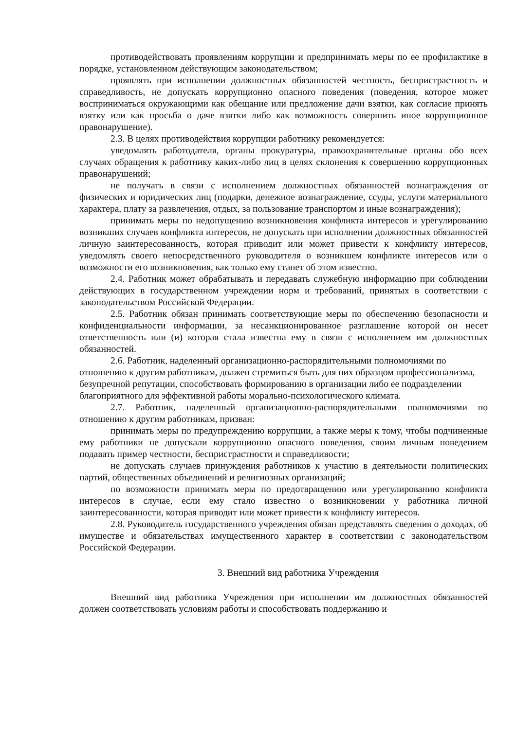противодействовать проявлениям коррупции и предпринимать меры по ее профилактике в порядке, установленном действующим законодательством;
проявлять при исполнении должностных обязанностей честность, беспристрастность и справедливость, не допускать коррупционно опасного поведения (поведения, которое может восприниматься окружающими как обещание или предложение дачи взятки, как согласие принять взятку или как просьба о даче взятки либо как возможность совершить иное коррупционное правонарушение).
2.3. В целях противодействия коррупции работнику рекомендуется:
уведомлять работодателя, органы прокуратуры, правоохранительные органы обо всех случаях обращения к работнику каких-либо лиц в целях склонения к совершению коррупционных правонарушений;
не получать в связи с исполнением должностных обязанностей вознаграждения от физических и юридических лиц (подарки, денежное вознаграждение, ссуды, услуги материального характера, плату за развлечения, отдых, за пользование транспортом и иные вознаграждения);
принимать меры по недопущению возникновения конфликта интересов и урегулированию возникших случаев конфликта интересов, не допускать при исполнении должностных обязанностей личную заинтересованность, которая приводит или может привести к конфликту интересов, уведомлять своего непосредственного руководителя о возникшем конфликте интересов или о возможности его возникновения, как только ему станет об этом известно.
2.4. Работник может обрабатывать и передавать служебную информацию при соблюдении действующих в государственном учреждении норм и требований, принятых в соответствии с законодательством Российской Федерации.
2.5. Работник обязан принимать соответствующие меры по обеспечению безопасности и конфиденциальности информации, за несанкционированное разглашение которой он несет ответственность или (и) которая стала известна ему в связи с исполнением им должностных обязанностей.
2.6. Работник, наделенный организационно-распорядительными полномочиями по отношению к другим работникам, должен стремиться быть для них образцом профессионализма, безупречной репутации, способствовать формированию в организации либо ее подразделении благоприятного для эффективной работы морально-психологического климата.
2.7. Работник, наделенный организационно-распорядительными полномочиями по отношению к другим работникам, призван:
принимать меры по предупреждению коррупции, а также меры к тому, чтобы подчиненные ему работники не допускали коррупционно опасного поведения, своим личным поведением подавать пример честности, беспристрастности и справедливости;
не допускать случаев принуждения работников к участию в деятельности политических партий, общественных объединений и религиозных организаций;
по возможности принимать меры по предотвращению или урегулированию конфликта интересов в случае, если ему стало известно о возникновении у работника личной заинтересованности, которая приводит или может привести к конфликту интересов.
2.8. Руководитель государственного учреждения обязан представлять сведения о доходах, об имуществе и обязательствах имущественного характер в соответствии с законодательством Российской Федерации.
3. Внешний вид работника Учреждения
Внешний вид работника Учреждения при исполнении им должностных обязанностей должен соответствовать условиям работы и способствовать поддержанию и